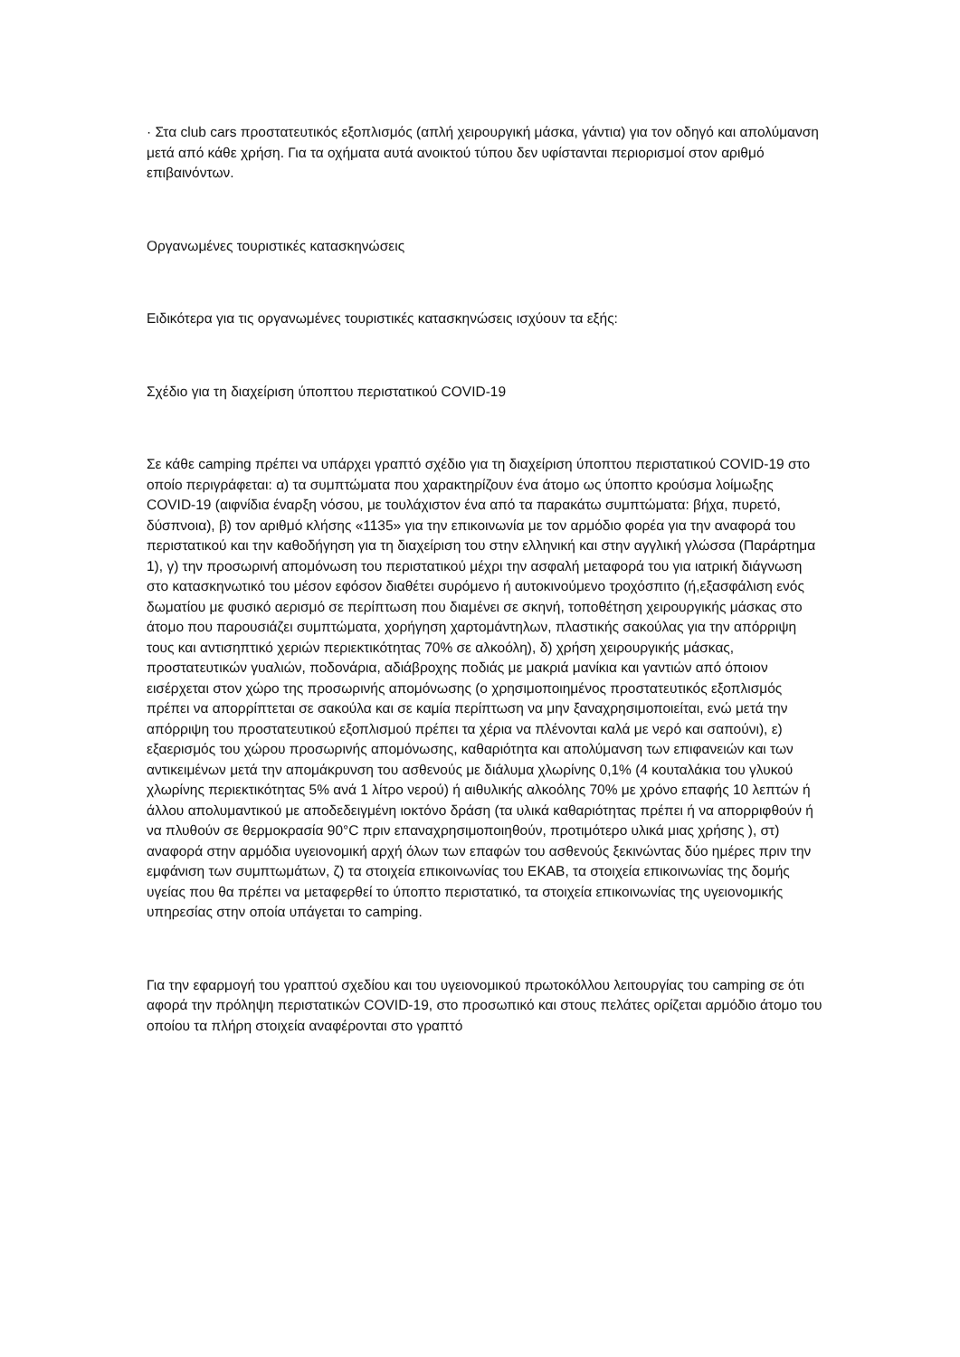· Στα club cars προστατευτικός εξοπλισμός (απλή χειρουργική μάσκα, γάντια) για τον οδηγό και απολύμανση μετά από κάθε χρήση. Για τα οχήματα αυτά ανοικτού τύπου δεν υφίστανται περιορισμοί στον αριθμό επιβαινόντων.
Οργανωμένες τουριστικές κατασκηνώσεις
Ειδικότερα για τις οργανωμένες τουριστικές κατασκηνώσεις ισχύουν τα εξής:
Σχέδιο για τη διαχείριση ύποπτου περιστατικού COVID-19
Σε κάθε camping πρέπει να υπάρχει γραπτό σχέδιο για τη διαχείριση ύποπτου περιστατικού COVID-19 στο οποίο περιγράφεται: α) τα συμπτώματα που χαρακτηρίζουν ένα άτομο ως ύποπτο κρούσμα λοίμωξης COVID-19 (αιφνίδια έναρξη νόσου, με τουλάχιστον ένα από τα παρακάτω συμπτώματα: βήχα, πυρετό, δύσπνοια), β) τον αριθμό κλήσης «1135» για την επικοινωνία με τον αρμόδιο φορέα για την αναφορά του περιστατικού και την καθοδήγηση για τη διαχείριση του στην ελληνική και στην αγγλική γλώσσα (Παράρτημα 1), γ) την προσωρινή απομόνωση του περιστατικού μέχρι την ασφαλή μεταφορά του για ιατρική διάγνωση στο κατασκηνωτικό του μέσον εφόσον διαθέτει συρόμενο ή αυτοκινούμενο τροχόσπιτο (ή,εξασφάλιση ενός δωματίου με φυσικό αερισμό σε περίπτωση που διαμένει σε σκηνή, τοποθέτηση χειρουργικής μάσκας στο άτομο που παρουσιάζει συμπτώματα, χορήγηση χαρτομάντηλων, πλαστικής σακούλας για την απόρριψη τους και αντισηπτικό χεριών περιεκτικότητας 70% σε αλκοόλη), δ) χρήση χειρουργικής μάσκας, προστατευτικών γυαλιών, ποδονάρια, αδιάβροχης ποδιάς με μακριά μανίκια και γαντιών από όποιον εισέρχεται στον χώρο της προσωρινής απομόνωσης (ο χρησιμοποιημένος προστατευτικός εξοπλισμός πρέπει να απορρίπτεται σε σακούλα και σε καμία περίπτωση να μην ξαναχρησιμοποιείται, ενώ μετά την απόρριψη του προστατευτικού εξοπλισμού πρέπει τα χέρια να πλένονται καλά με νερό και σαπούνι), ε) εξαερισμός του χώρου προσωρινής απομόνωσης, καθαριότητα και απολύμανση των επιφανειών και των αντικειμένων μετά την απομάκρυνση του ασθενούς με διάλυμα χλωρίνης 0,1% (4 κουταλάκια του γλυκού χλωρίνης περιεκτικότητας 5% ανά 1 λίτρο νερού) ή αιθυλικής αλκοόλης 70% με χρόνο επαφής 10 λεπτών ή άλλου απολυμαντικού με αποδεδειγμένη ιοκτόνο δράση (τα υλικά καθαριότητας πρέπει ή να απορριφθούν ή να πλυθούν σε θερμοκρασία 90°C πριν επαναχρησιμοποιηθούν, προτιμότερο υλικά μιας χρήσης ), στ) αναφορά στην αρμόδια υγειονομική αρχή όλων των επαφών του ασθενούς ξεκινώντας δύο ημέρες πριν την εμφάνιση των συμπτωμάτων, ζ) τα στοιχεία επικοινωνίας του ΕΚΑΒ, τα στοιχεία επικοινωνίας της δομής υγείας που θα πρέπει να μεταφερθεί το ύποπτο περιστατικό, τα στοιχεία επικοινωνίας της υγειονομικής υπηρεσίας στην οποία υπάγεται το camping.
Για την εφαρμογή του γραπτού σχεδίου και του υγειονομικού πρωτοκόλλου λειτουργίας του camping σε ότι αφορά την πρόληψη περιστατικών COVID-19, στο προσωπικό και στους πελάτες ορίζεται αρμόδιο άτομο του οποίου τα πλήρη στοιχεία αναφέρονται στο γραπτό